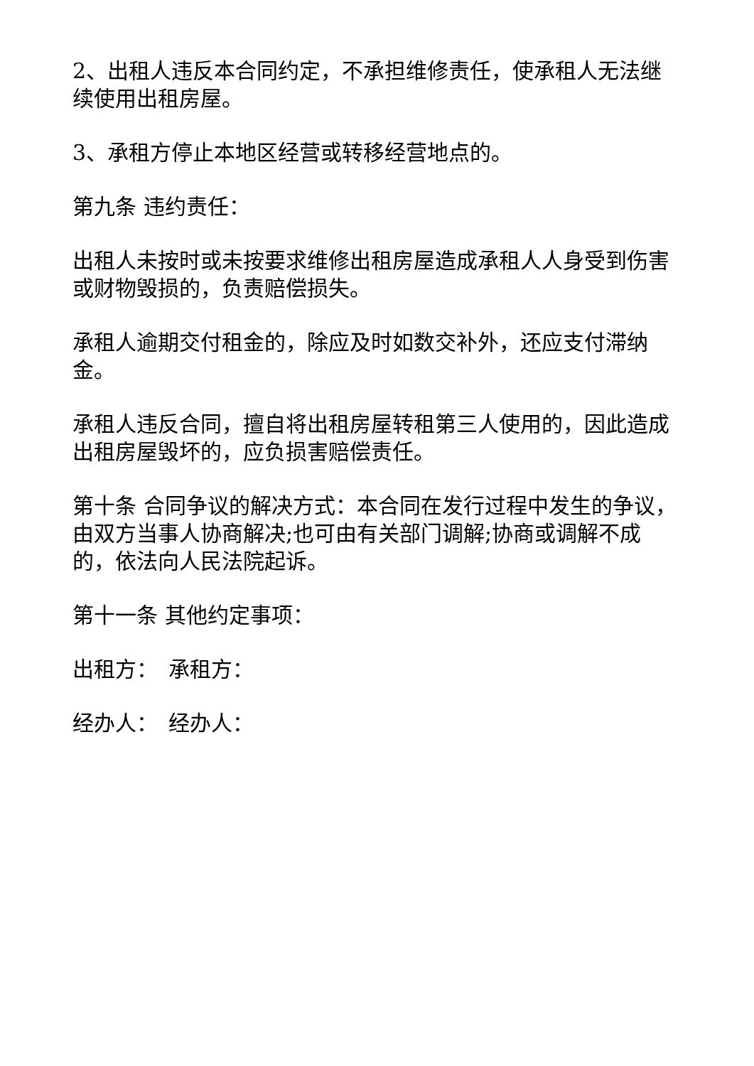2、出租人违反本合同约定，不承担维修责任，使承租人无法继续使用出租房屋。
3、承租方停止本地区经营或转移经营地点的。
第九条 违约责任：
出租人未按时或未按要求维修出租房屋造成承租人人身受到伤害或财物毁损的，负责赔偿损失。
承租人逾期交付租金的，除应及时如数交补外，还应支付滞纳金。
承租人违反合同，擅自将出租房屋转租第三人使用的，因此造成出租房屋毁坏的，应负损害赔偿责任。
第十条 合同争议的解决方式：本合同在发行过程中发生的争议，由双方当事人协商解决;也可由有关部门调解;协商或调解不成的，依法向人民法院起诉。
第十一条 其他约定事项：
出租方：　承租方：
经办人：　经办人：